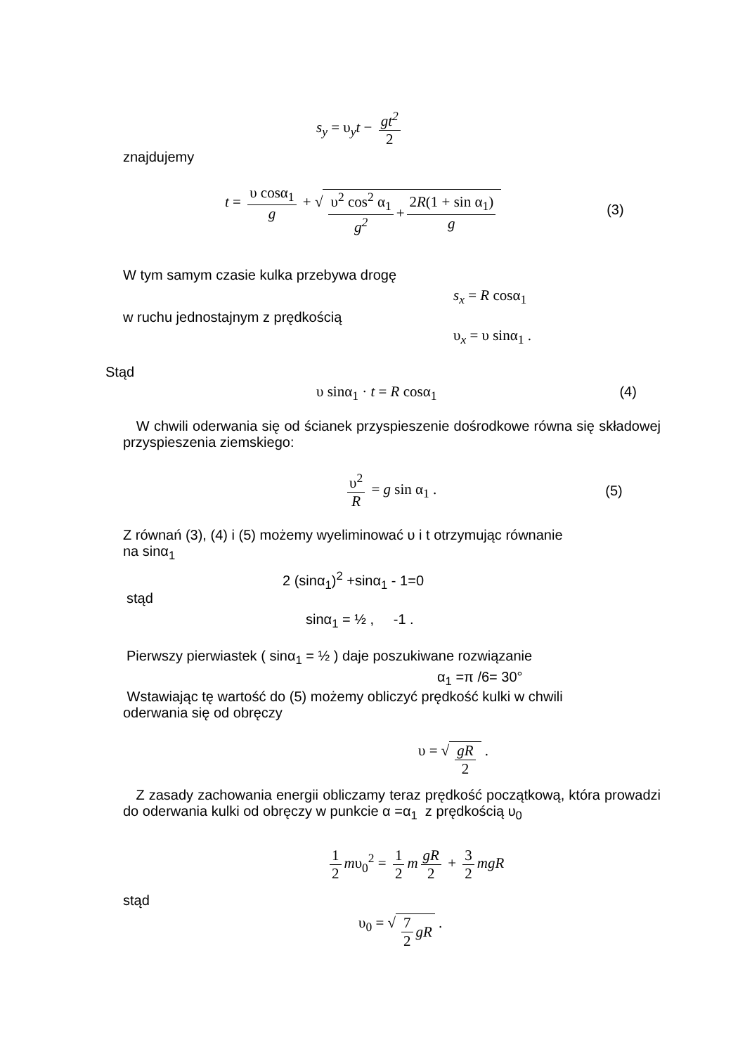s<sub>y</sub> = υ<sub>y</sub>t − gt<sup>2</sup> 2
znajdujemy
t = υ cosα<sub>1</sub> g + √ υ<sup>2</sup> cos<sup>2</sup> α<sub>1</sub> g<sup>2</sup> + 2R(1 + sin α<sub>1</sub>) g (3)
W tym samym czasie kulka przebywa drogę
s<sub>x</sub> = R cosα<sub>1</sub>
w ruchu jednostajnym z prędkością
υ<sub>x</sub> = υ sinα<sub>1</sub> .
Stąd
υ sinα<sub>1</sub> · t = R cosα<sub>1</sub> (4)
W chwili oderwania się od ścianek przyspieszenie dośrodkowe równa się składowej przyspieszenia ziemskiego:
υ<sup>2</sup> R = g sin α<sub>1</sub> . (5)
Z równań (3), (4) i (5) możemy wyeliminować υ i t otrzymując równanie
na sinα<sub>1</sub>
2 (sinα<sub>1</sub>)<sup>2</sup> +sinα<sub>1</sub> - 1=0
stąd
sinα<sub>1</sub> = ½ , -1 .
Pierwszy pierwiastek ( sinα<sub>1</sub> = ½ ) daje poszukiwane rozwiązanie
α<sub>1</sub> =π /6= 30°
Wstawiając tę wartość do (5) możemy obliczyć prędkość kulki w chwili
oderwania się od obręczy
υ = √ gR 2 .
Z zasady zachowania energii obliczamy teraz prędkość początkową, która prowadzi do oderwania kulki od obręczy w punkcie α =α<sub>1</sub> z prędkością υ<sub>0</sub>
1 2 mυ<sub>0</sub><sup>2</sup> = 1 2 m gR 2 + 3 2 mgR
stąd
υ<sub>0</sub> = √ 7 2 gR .